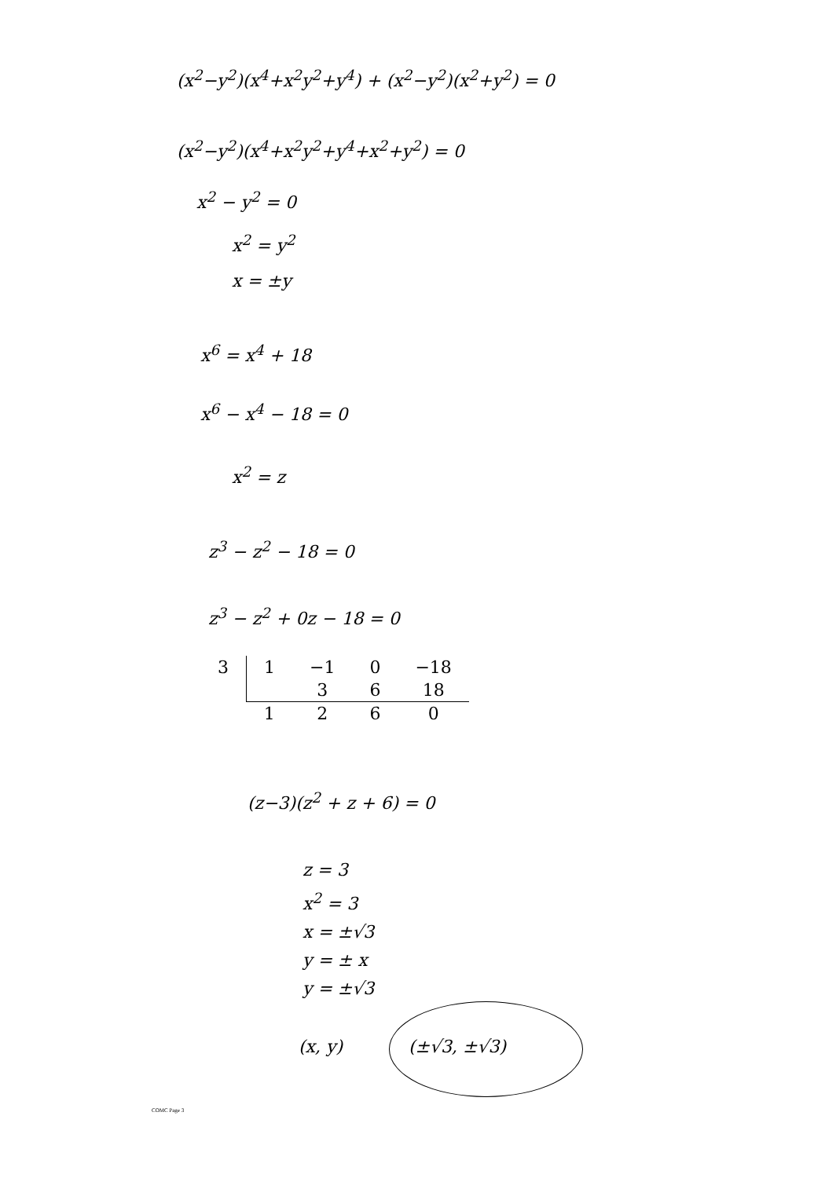(x<sup>2</sup>−y<sup>2</sup>)(x<sup>4</sup>+x<sup>2</sup>y<sup>2</sup>+y<sup>4</sup>) + (x<sup>2</sup>−y<sup>2</sup>)(x<sup>2</sup>+y<sup>2</sup>) = 0
(x<sup>2</sup>−y<sup>2</sup>)(x<sup>4</sup>+x<sup>2</sup>y<sup>2</sup>+y<sup>4</sup>+x<sup>2</sup>+y<sup>2</sup>) = 0
x<sup>2</sup> − y<sup>2</sup> = 0
x<sup>2</sup> = y<sup>2</sup>
x = ±y
x<sup>6</sup> = x<sup>4</sup> + 18
x<sup>6</sup> − x<sup>4</sup> − 18 = 0
x<sup>2</sup> = z
z<sup>3</sup> − z<sup>2</sup> − 18 = 0
z<sup>3</sup> − z<sup>2</sup> + 0z − 18 = 0
| 3 | 1 | −1 | 0 | −18 |
| | | 3 | 6 | 18 |
| | 1 | 2 | 6 | 0 |
(z−3)(z<sup>2</sup> + z + 6) = 0
z = 3
x<sup>2</sup> = 3
x = ±√3
y = ± x
y = ±√3
(x, y) (±√3, ±√3)
COMC Page 3